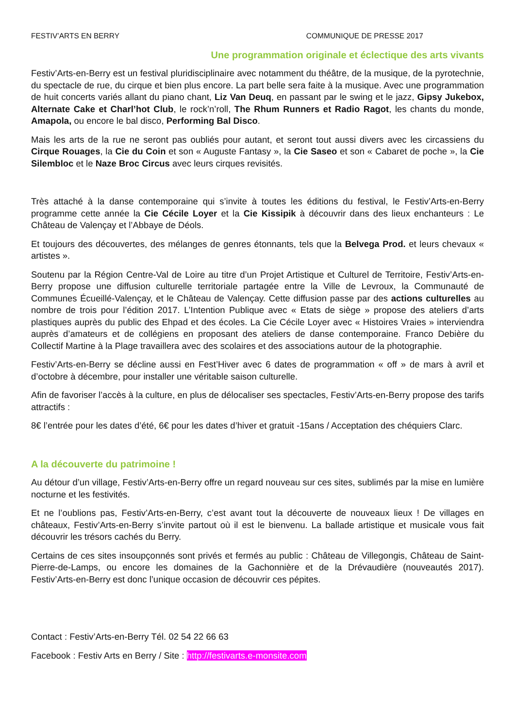FESTIV’ARTS EN BERRY COMMUNIQUE DE PRESSE 2017
Une programmation originale et éclectique des arts vivants
Festiv’Arts-en-Berry est un festival pluridisciplinaire avec notamment du théâtre, de la musique, de la pyrotechnie, du spectacle de rue, du cirque et bien plus encore. La part belle sera faite à la musique. Avec une programmation de huit concerts variés allant du piano chant, Liz Van Deuq, en passant par le swing et le jazz, Gipsy Jukebox, Alternate Cake et Charl’hot Club, le rock’n’roll, The Rhum Runners et Radio Ragot, les chants du monde, Amapola, ou encore le bal disco, Performing Bal Disco.
Mais les arts de la rue ne seront pas oubliés pour autant, et seront tout aussi divers avec les circassiens du Cirque Rouages, la Cie du Coin et son « Auguste Fantasy », la Cie Saseo et son « Cabaret de poche », la Cie Silembloc et le Naze Broc Circus avec leurs cirques revisités.
Très attaché à la danse contemporaine qui s’invite à toutes les éditions du festival, le Festiv’Arts-en-Berry programme cette année la Cie Cécile Loyer et la Cie Kissipik à découvrir dans des lieux enchanteurs : Le Château de Valençay et l’Abbaye de Déols.
Et toujours des découvertes, des mélanges de genres étonnants, tels que la Belvega Prod. et leurs chevaux « artistes ».
Soutenu par la Région Centre-Val de Loire au titre d’un Projet Artistique et Culturel de Territoire, Festiv’Arts-en-Berry propose une diffusion culturelle territoriale partagée entre la Ville de Levroux, la Communauté de Communes Écueillé-Valençay, et le Château de Valençay. Cette diffusion passe par des actions culturelles au nombre de trois pour l’édition 2017. L’Intention Publique avec « Etats de siège » propose des ateliers d’arts plastiques auprès du public des Ehpad et des écoles. La Cie Cécile Loyer avec « Histoires Vraies » interviendra auprès d’amateurs et de collégiens en proposant des ateliers de danse contemporaine. Franco Debière du Collectif Martine à la Plage travaillera avec des scolaires et des associations autour de la photographie.
Festiv’Arts-en-Berry se décline aussi en Fest’Hiver avec 6 dates de programmation « off » de mars à avril et d’octobre à décembre, pour installer une véritable saison culturelle.
Afin de favoriser l’accès à la culture, en plus de délocaliser ses spectacles, Festiv’Arts-en-Berry propose des tarifs attractifs :
8€ l’entrée pour les dates d’été, 6€ pour les dates d’hiver et gratuit -15ans / Acceptation des chéquiers Clarc.
A la découverte du patrimoine !
Au détour d’un village, Festiv’Arts-en-Berry offre un regard nouveau sur ces sites, sublimés par la mise en lumière nocturne et les festivités.
Et ne l’oublions pas, Festiv’Arts-en-Berry, c’est avant tout la découverte de nouveaux lieux ! De villages en châteaux, Festiv’Arts-en-Berry s’invite partout où il est le bienvenu. La ballade artistique et musicale vous fait découvrir les trésors cachés du Berry.
Certains de ces sites insoupçonnés sont privés et fermés au public : Château de Villegongis, Château de Saint-Pierre-de-Lamps, ou encore les domaines de la Gachonnière et de la Drévaudière (nouveautés 2017). Festiv’Arts-en-Berry est donc l’unique occasion de découvrir ces pépites.
Contact : Festiv’Arts-en-Berry Tél. 02 54 22 66 63
Facebook : Festiv Arts en Berry / Site : http://festivarts.e-monsite.com